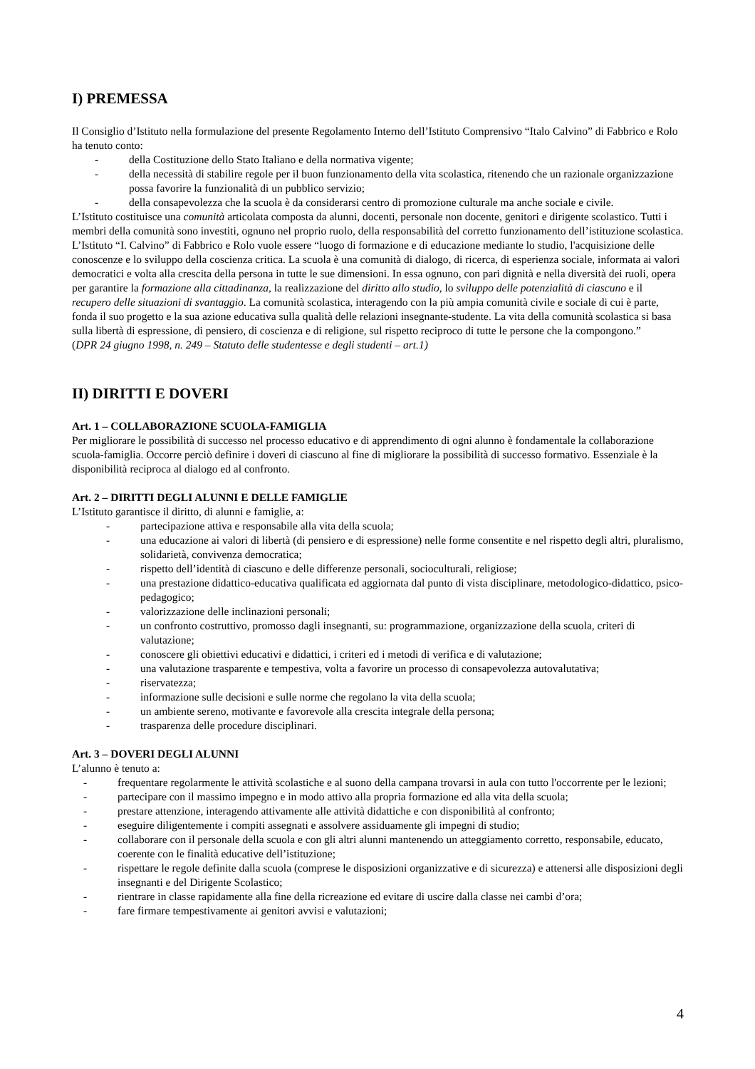I) PREMESSA
Il Consiglio d’Istituto nella formulazione del presente Regolamento Interno dell’Istituto Comprensivo “Italo Calvino” di Fabbrico e Rolo ha tenuto conto:
- della Costituzione dello Stato Italiano e della normativa vigente;
- della necessità di stabilire regole per il buon funzionamento della vita scolastica, ritenendo che un razionale organizzazione possa favorire la funzionalità di un pubblico servizio;
- della consapevolezza che la scuola è da considerarsi centro di promozione culturale ma anche sociale e civile.
L’Istituto costituisce una comunità articolata composta da alunni, docenti, personale non docente, genitori e dirigente scolastico. Tutti i membri della comunità sono investiti, ognuno nel proprio ruolo, della responsabilità del corretto funzionamento dell’istituzione scolastica.
L’Istituto “I. Calvino” di Fabbrico e Rolo vuole essere “luogo di formazione e di educazione mediante lo studio, l'acquisizione delle conoscenze e lo sviluppo della coscienza critica. La scuola è una comunità di dialogo, di ricerca, di esperienza sociale, informata ai valori democratici e volta alla crescita della persona in tutte le sue dimensioni. In essa ognuno, con pari dignità e nella diversità dei ruoli, opera per garantire la formazione alla cittadinanza, la realizzazione del diritto allo studio, lo sviluppo delle potenzialità di ciascuno e il recupero delle situazioni di svantaggio. La comunità scolastica, interagendo con la più ampia comunità civile e sociale di cui è parte, fonda il suo progetto e la sua azione educativa sulla qualità delle relazioni insegnante-studente. La vita della comunità scolastica si basa sulla libertà di espressione, di pensiero, di coscienza e di religione, sul rispetto reciproco di tutte le persone che la compongono.”
(DPR 24 giugno 1998, n. 249 – Statuto delle studentesse e degli studenti – art.1)
II) DIRITTI E DOVERI
Art. 1 – COLLABORAZIONE SCUOLA-FAMIGLIA
Per migliorare le possibilità di successo nel processo educativo e di apprendimento di ogni alunno è fondamentale la collaborazione scuola-famiglia. Occorre perciò definire i doveri di ciascuno al fine di migliorare la possibilità di successo formativo. Essenziale è la disponibilità reciproca al dialogo ed al confronto.
Art. 2 – DIRITTI DEGLI ALUNNI E DELLE FAMIGLIE
L’Istituto garantisce il diritto, di alunni e famiglie, a:
- partecipazione attiva e responsabile alla vita della scuola;
- una educazione ai valori di libertà (di pensiero e di espressione) nelle forme consentite e nel rispetto degli altri, pluralismo, solidarietà, convivenza democratica;
- rispetto dell’identità di ciascuno e delle differenze personali, socioculturali, religiose;
- una prestazione didattico-educativa qualificata ed aggiornata dal punto di vista disciplinare, metodologico-didattico, psico-pedagogico;
- valorizzazione delle inclinazioni personali;
- un confronto costruttivo, promosso dagli insegnanti, su: programmazione, organizzazione della scuola, criteri di valutazione;
- conoscere gli obiettivi educativi e didattici, i criteri ed i metodi di verifica e di valutazione;
- una valutazione trasparente e tempestiva, volta a favorire un processo di consapevolezza autovalutativa;
- riservatezza;
- informazione sulle decisioni e sulle norme che regolano la vita della scuola;
- un ambiente sereno, motivante e favorevole alla crescita integrale della persona;
- trasparenza delle procedure disciplinari.
Art. 3 – DOVERI DEGLI ALUNNI
L’alunno è tenuto a:
- frequentare regolarmente le attività scolastiche e al suono della campana trovarsi in aula con tutto l'occorrente per le lezioni;
- partecipare con il massimo impegno e in modo attivo alla propria formazione ed alla vita della scuola;
- prestare attenzione, interagendo attivamente alle attività didattiche e con disponibilità al confronto;
- eseguire diligentemente i compiti assegnati e assolvere assiduamente gli impegni di studio;
- collaborare con il personale della scuola e con gli altri alunni mantenendo un atteggiamento corretto, responsabile, educato, coerente con le finalità educative dell’istituzione;
- rispettare le regole definite dalla scuola (comprese le disposizioni organizzative e di sicurezza) e attenersi alle disposizioni degli insegnanti e del Dirigente Scolastico;
- rientrare in classe rapidamente alla fine della ricreazione ed evitare di uscire dalla classe nei cambi d’ora;
- fare firmare tempestivamente ai genitori avvisi e valutazioni;
4